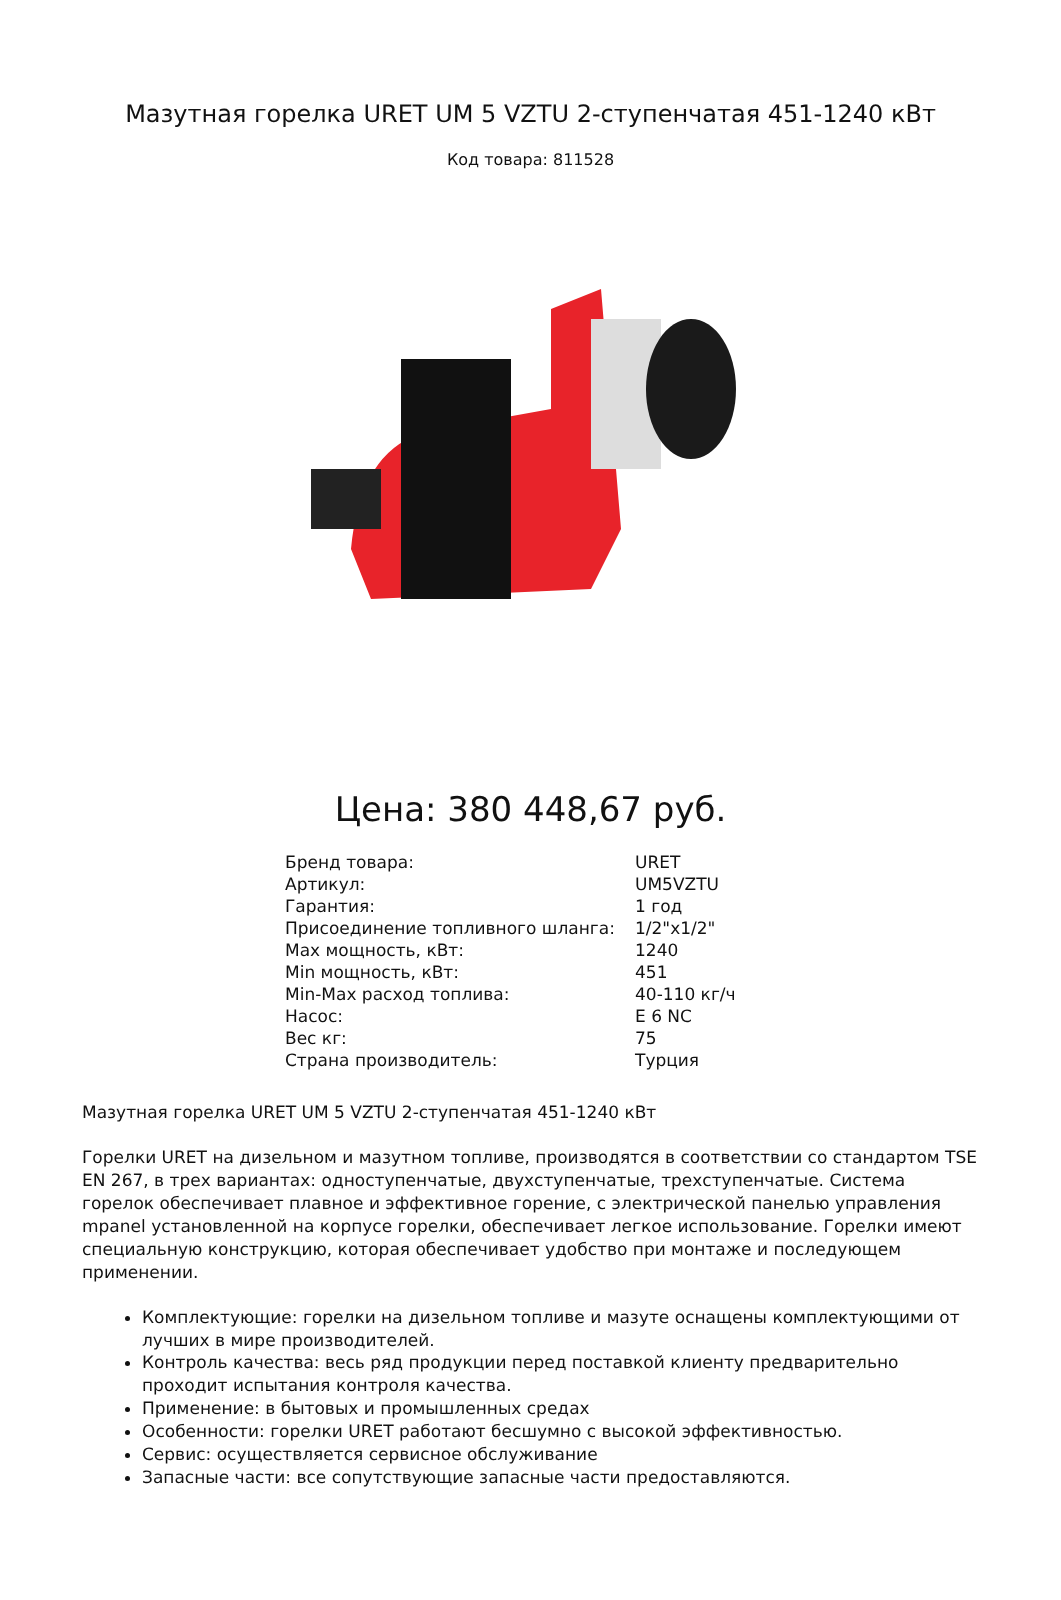Мазутная горелка URET UM 5 VZTU 2-ступенчатая 451-1240 кВт
Код товара: 811528
Цена: 380 448,67 руб.
| Бренд товара: | URET |
| Артикул: | UM5VZTU |
| Гарантия: | 1 год |
| Присоединение топливного шланга: | 1/2"x1/2" |
| Max мощность, кВт: | 1240 |
| Min мощность, кВт: | 451 |
| Min-Max расход топлива: | 40-110 кг/ч |
| Насос: | E 6 NC |
| Вес кг: | 75 |
| Страна производитель: | Турция |
Мазутная горелка URET UM 5 VZTU 2-ступенчатая 451-1240 кВт
Горелки URET на дизельном и мазутном топливе, производятся в соответствии со стандартом TSE EN 267, в трех вариантах: одноступенчатые, двухступенчатые, трехступенчатые. Система горелок обеспечивает плавное и эффективное горение, с электрической панелью управления mpanel установленной на корпусе горелки, обеспечивает легкое использование. Горелки имеют специальную конструкцию, которая обеспечивает удобство при монтаже и последующем применении.
Комплектующие: горелки на дизельном топливе и мазуте оснащены комплектующими от лучших в мире производителей.
Контроль качества: весь ряд продукции перед поставкой клиенту предварительно проходит испытания контроля качества.
Применение: в бытовых и промышленных средах
Особенности: горелки URET работают бесшумно с высокой эффективностью.
Сервис: осуществляется сервисное обслуживание
Запасные части: все сопутствующие запасные части предоставляются.